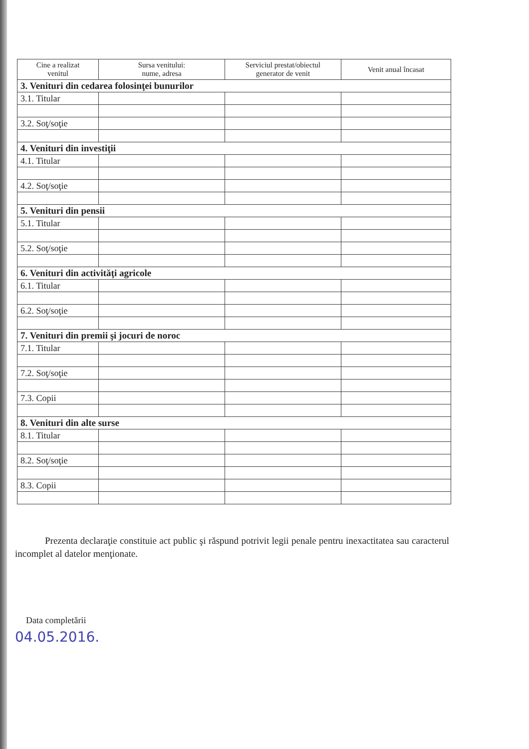| Cine a realizat venitul | Sursa venitului: nume, adresa | Serviciul prestat/obiectul generator de venit | Venit anual încasat |
| --- | --- | --- | --- |
| 3. Venituri din cedarea folosinţei bunurilor | | | |
| 3.1. Titular | | | |
| 3.2. Soţ/soţie | | | |
| 4. Venituri din investiţii | | | |
| 4.1. Titular | | | |
| 4.2. Soţ/soţie | | | |
| 5. Venituri din pensii | | | |
| 5.1. Titular | | | |
| 5.2. Soţ/soţie | | | |
| 6. Venituri din activităţi agricole | | | |
| 6.1. Titular | | | |
| 6.2. Soţ/soţie | | | |
| 7. Venituri din premii şi jocuri de noroc | | | |
| 7.1. Titular | | | |
| 7.2. Soţ/soţie | | | |
| 7.3. Copii | | | |
| 8. Venituri din alte surse | | | |
| 8.1. Titular | | | |
| 8.2. Soţ/soţie | | | |
| 8.3. Copii | | | |
Prezenta declaraţie constituie act public şi răspund potrivit legii penale pentru inexactitatea sau caracterul incomplet al datelor menţionate.
Data completării
04.05.2016.